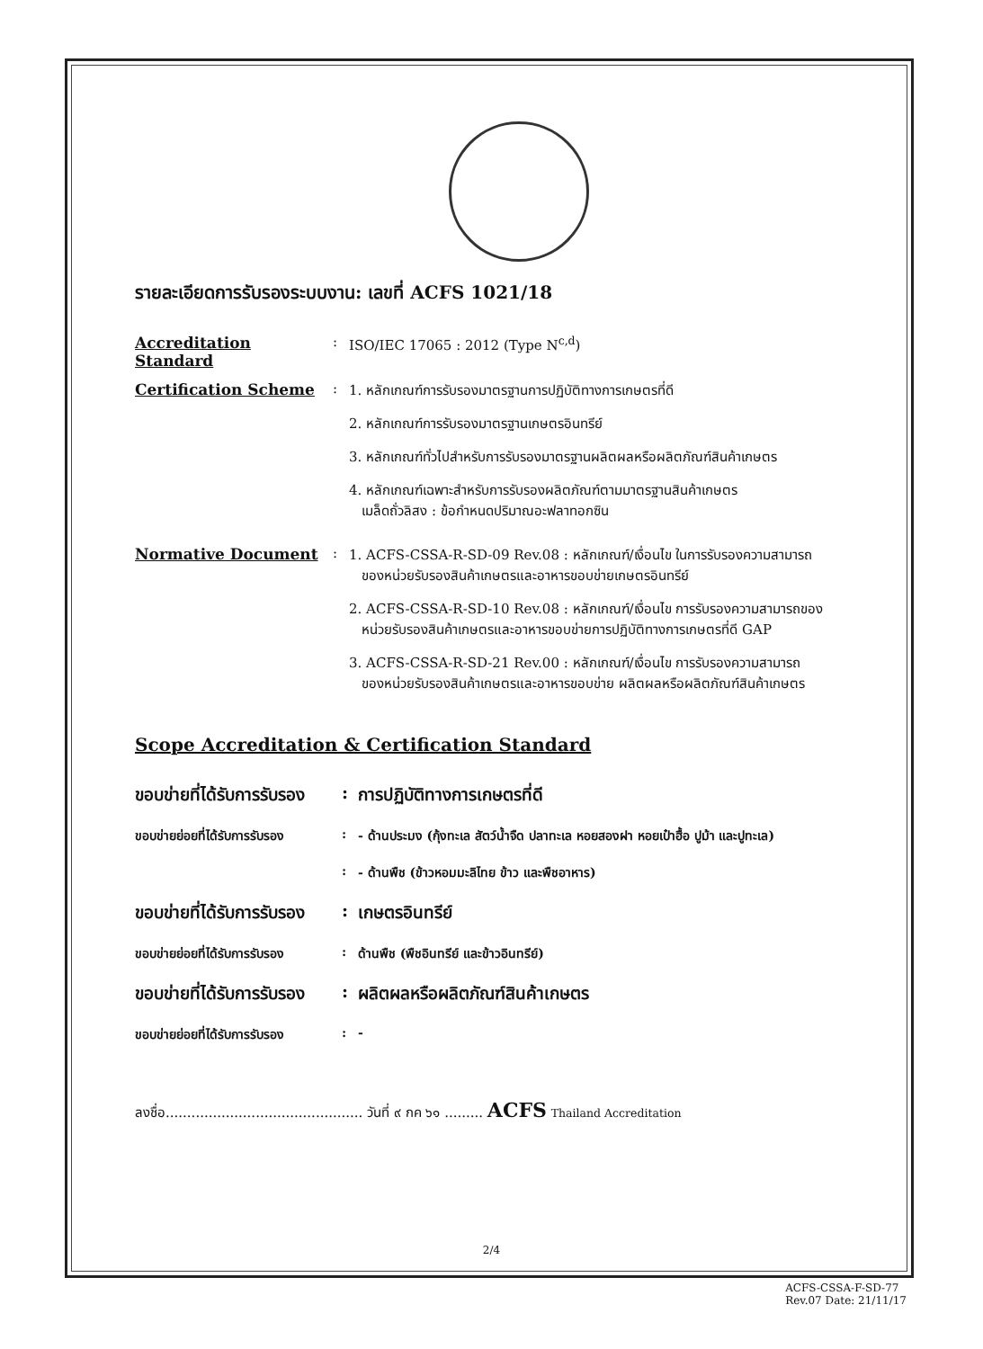รายละเอียดการรับรองระบบงาน: เลขที่ ACFS 1021/18
Accreditation Standard
: ISO/IEC 17065 : 2012 (Type N<sup>c,d</sup>)
Certification Scheme : 1. หลักเกณฑ์การรับรองมาตรฐานการปฏิบัติทางการเกษตรที่ดี
2. หลักเกณฑ์การรับรองมาตรฐานเกษตรอินทรีย์
3. หลักเกณฑ์ทั่วไปสำหรับการรับรองมาตรฐานผลิตผลหรือผลิตภัณฑ์สินค้าเกษตร
4. หลักเกณฑ์เฉพาะสำหรับการรับรองผลิตภัณฑ์ตามมาตรฐานสินค้าเกษตร
เมล็ดถั่วลิสง : ข้อกำหนดปริมาณอะฟลาทอกซิน
Normative Document : 1. ACFS-CSSA-R-SD-09 Rev.08 : หลักเกณฑ์/เงื่อนไข ในการรับรองความสามารถ
ของหน่วยรับรองสินค้าเกษตรและอาหารขอบข่ายเกษตรอินทรีย์
2. ACFS-CSSA-R-SD-10 Rev.08 : หลักเกณฑ์/เงื่อนไข การรับรองความสามารถของ
หน่วยรับรองสินค้าเกษตรและอาหารขอบข่ายการปฏิบัติทางการเกษตรที่ดี GAP
3. ACFS-CSSA-R-SD-21 Rev.00 : หลักเกณฑ์/เงื่อนไข การรับรองความสามารถ
ของหน่วยรับรองสินค้าเกษตรและอาหารขอบข่าย ผลิตผลหรือผลิตภัณฑ์สินค้าเกษตร
Scope Accreditation & Certification Standard
ขอบข่ายที่ได้รับการรับรอง
: การปฏิบัติทางการเกษตรที่ดี
ขอบข่ายย่อยที่ได้รับการรับรอง
: - ด้านประมง (กุ้งทะเล สัตว์น้ำจืด ปลาทะเล หอยสองฝา หอยเป๋าฮื้อ ปูม้า และปูทะเล)
: - ด้านพืช (ข้าวหอมมะลิไทย ข้าว และพืชอาหาร)
ขอบข่ายที่ได้รับการรับรอง
: เกษตรอินทรีย์
ขอบข่ายย่อยที่ได้รับการรับรอง
: ด้านพืช (พืชอินทรีย์ และข้าวอินทรีย์)
ขอบข่ายที่ได้รับการรับรอง
: ผลิตผลหรือผลิตภัณฑ์สินค้าเกษตร
ขอบข่ายย่อยที่ได้รับการรับรอง
: -
ลงชื่อ.............................................. วันที่ ๙ กค ๖๑ ......... ACFS Thailand Accreditation
2/4
ACFS-CSSA-F-SD-77
Rev.07 Date: 21/11/17